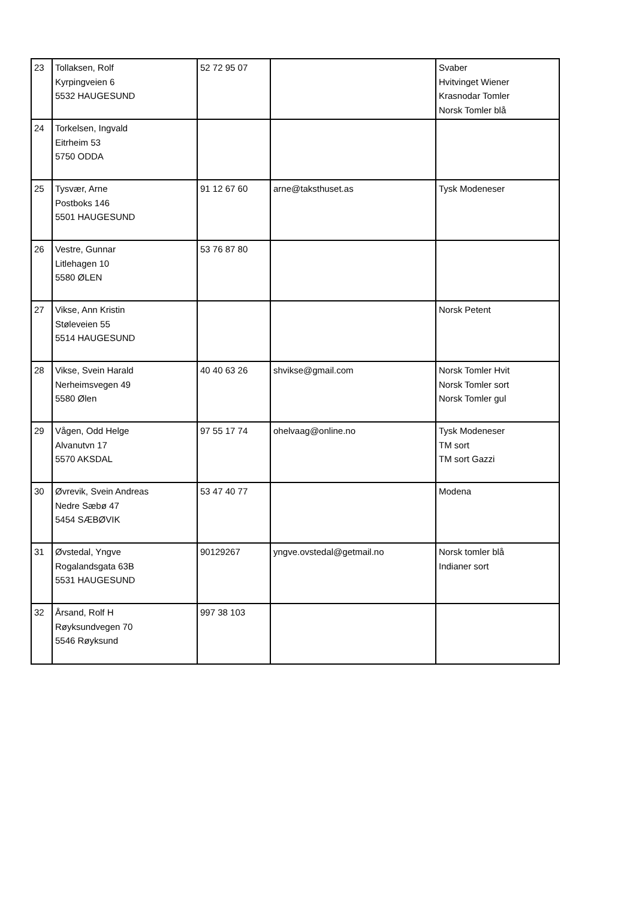| 23 | Tollaksen, Rolf Kyrpingveien 6 5532 HAUGESUND | 52 72 95 07 | | Svaber Hvitvinget Wiener Krasnodar Tomler Norsk Tomler blå |
| 24 | Torkelsen, Ingvald Eitrheim 53 5750 ODDA | | | |
| 25 | Tysvær, Arne Postboks 146 5501 HAUGESUND | 91 12 67 60 | arne@taksthuset.as | Tysk Modeneser |
| 26 | Vestre, Gunnar Litlehagen 10 5580 ØLEN | 53 76 87 80 | | |
| 27 | Vikse, Ann Kristin Støleveien 55 5514 HAUGESUND | | | Norsk Petent |
| 28 | Vikse, Svein Harald Nerheimsvegen 49 5580 Ølen | 40 40 63 26 | shvikse@gmail.com | Norsk Tomler Hvit Norsk Tomler sort Norsk Tomler gul |
| 29 | Vågen, Odd Helge Alvanutvn 17 5570 AKSDAL | 97 55 17 74 | ohelvaag@online.no | Tysk Modeneser TM sort TM sort Gazzi |
| 30 | Øvrevik, Svein Andreas Nedre Sæbø 47 5454 SÆBØVIK | 53 47 40 77 | | Modena |
| 31 | Øvstedal, Yngve Rogalandsgata 63B 5531 HAUGESUND | 90129267 | yngve.ovstedal@getmail.no | Norsk tomler blå Indianer sort |
| 32 | Årsand, Rolf H Røyksundvegen 70 5546 Røyksund | 997 38 103 | | |